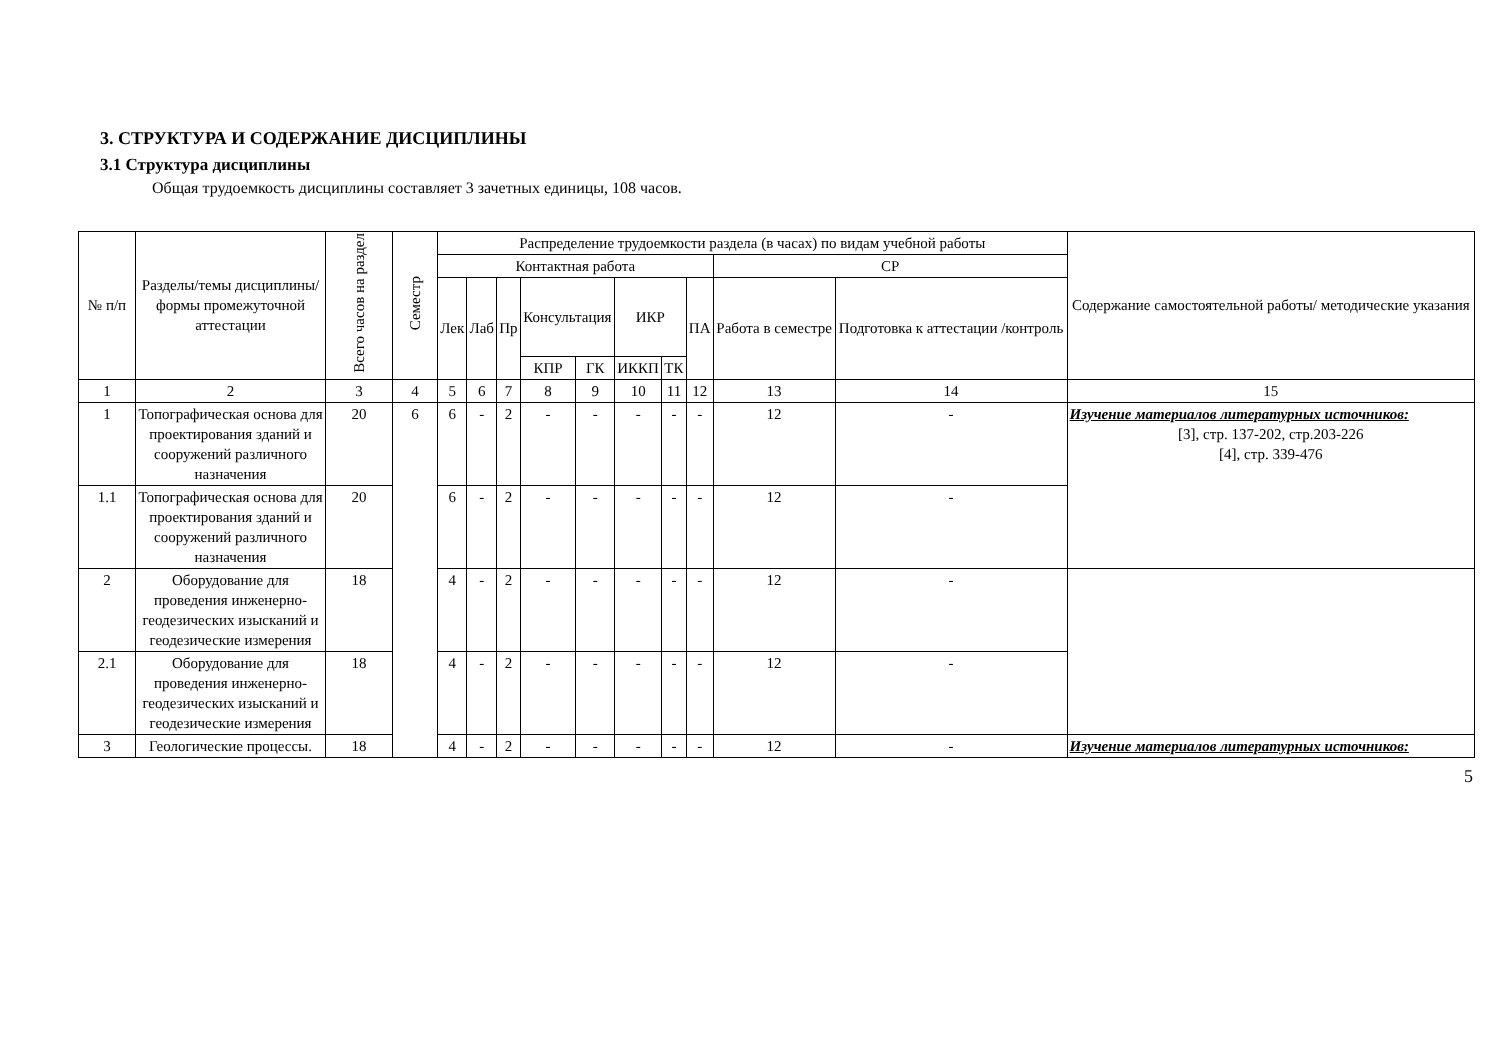3. СТРУКТУРА И СОДЕРЖАНИЕ ДИСЦИПЛИНЫ
3.1 Структура дисциплины
Общая трудоемкость дисциплины составляет 3 зачетных единицы, 108 часов.
| № п/п | Разделы/темы дисциплины/формы промежуточной аттестации | Всего часов на раздел | Семестр | Распределение трудоемкости раздела (в часах) по видам учебной работы | | | | | | | | | | Содержание самостоятельной работы/ методические указания |
| --- | --- | --- | --- | --- | --- | --- | --- | --- | --- | --- | --- | --- | --- | --- |
| | | | | Контактная работа | | | | | | | | СР | | |
| | | | | Лек | Лаб | Пр | Консультация | | ИКР | | ПА | Работа в семестре | Подготовка к аттестации /контроль | |
| | | | | | | | КПР | ГК | ИККП | ТК | | | | |
| 1 | 2 | 3 | 4 | 5 | 6 | 7 | 8 | 9 | 10 | 11 | 12 | 13 | 14 | 15 |
| 1 | Топографическая основа для проектирования зданий и сооружений различного назначения | 20 | 6 | 6 | - | 2 | - | - | - | - | - | 12 | - | Изучение материалов литературных источников: [3], стр. 137-202, стр.203-226 [4], стр. 339-476 |
| 1.1 | Топографическая основа для проектирования зданий и сооружений различного назначения | 20 | | 6 | - | 2 | - | - | - | - | - | 12 | - | |
| 2 | Оборудование для проведения инженерно-геодезических изысканий и геодезические измерения | 18 | | 4 | - | 2 | - | - | - | - | - | 12 | - | |
| 2.1 | Оборудование для проведения инженерно-геодезических изысканий и геодезические измерения | 18 | | 4 | - | 2 | - | - | - | - | - | 12 | - | |
| 3 | Геологические процессы. | 18 | | 4 | - | 2 | - | - | - | - | - | 12 | - | Изучение материалов литературных источников: |
5